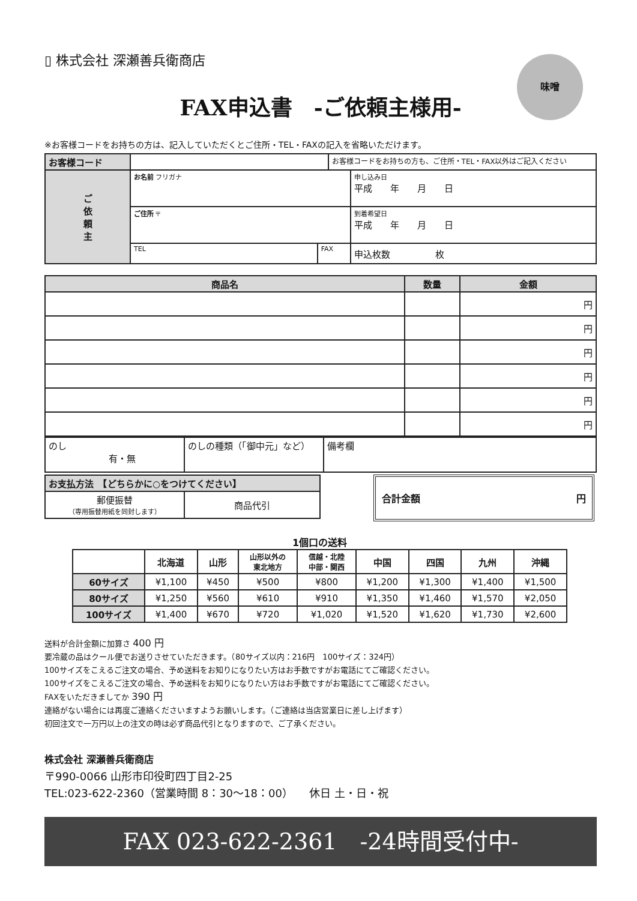▯ 株式会社 深瀬善兵衛商店 味噌
FAX申込書　-ご依頼主様用-
※お客様コードをお持ちの方は、記入していただくとご住所・TEL・FAXの記入を省略いただけます。
| お客様コード | | | お客様コードをお持ちの方も、ご住所・TEL・FAX以外はご記入ください | |
| ご 依 頼 主 | お名前 フリガナ | | | 申し込み日 平成 年 月 日 |
| | ご住所 〒 | | | 到着希望日 平成 年 月 日 |
| | TEL | FAX | | 申込枚数 枚 |
| 商品名 | 数量 | 金額 |
| | | 円 |
| | | 円 |
| | | 円 |
| | | 円 |
| | | 円 |
| | | 円 |
| のし 有・無 | のしの種類（「御中元」など） | 備考欄 |
| お支払方法 【どちらかに○をつけてください】 | |
| 郵便振替 （専用振替用紙を同封します） | 商品代引 |
合計金額 円
1個口の送料
| | 北海道 | 山形 | 山形以外の 東北地方 | 信越・北陸 中部・関西 | 中国 | 四国 | 九州 | 沖縄 |
| --- | --- | --- | --- | --- | --- | --- | --- | --- |
| 60サイズ | ¥1,100 | ¥450 | ¥500 | ¥800 | ¥1,200 | ¥1,300 | ¥1,400 | ¥1,500 |
| 80サイズ | ¥1,250 | ¥560 | ¥610 | ¥910 | ¥1,350 | ¥1,460 | ¥1,570 | ¥2,050 |
| 100サイズ | ¥1,400 | ¥670 | ¥720 | ¥1,020 | ¥1,520 | ¥1,620 | ¥1,730 | ¥2,600 |
送料が合計金額に加算さ 400 円
要冷蔵の品はクール便でお送りさせていただきます。（80サイズ以内：216円　100サイズ：324円）
100サイズをこえるご注文の場合、予め送料をお知りになりたい方はお手数ですがお電話にてご確認ください。
100サイズをこえるご注文の場合、予め送料をお知りになりたい方はお手数ですがお電話にてご確認ください。
FAXをいただきましてか 390 円
連絡がない場合には再度ご連絡くださいますようお願いします。（ご連絡は当店営業日に差し上げます）
初回注文で一万円以上の注文の時は必ず商品代引となりますので、ご了承ください。
株式会社 深瀬善兵衛商店
〒990-0066 山形市印役町四丁目2-25
TEL:023-622-2360（営業時間 8：30〜18：00）　　休日 土・日・祝
FAX 023-622-2361　-24時間受付中-